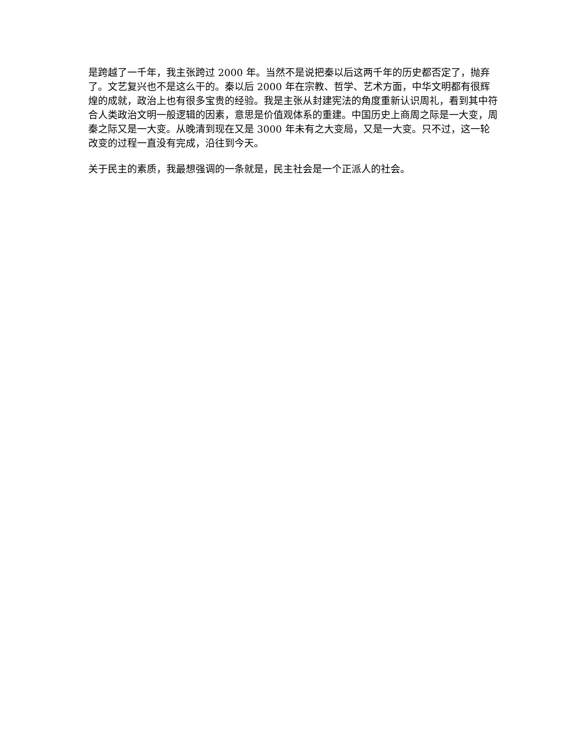是跨越了一千年，我主张跨过 2000 年。当然不是说把秦以后这两千年的历史都否定了，抛弃了。文艺复兴也不是这么干的。秦以后 2000 年在宗教、哲学、艺术方面，中华文明都有很辉煌的成就，政治上也有很多宝贵的经验。我是主张从封建宪法的角度重新认识周礼，看到其中符合人类政治文明一般逻辑的因素，意思是价值观体系的重建。中国历史上商周之际是一大变，周秦之际又是一大变。从晚清到现在又是 3000 年未有之大变局，又是一大变。只不过，这一轮改变的过程一直没有完成，沿往到今天。
关于民主的素质，我最想强调的一条就是，民主社会是一个正派人的社会。